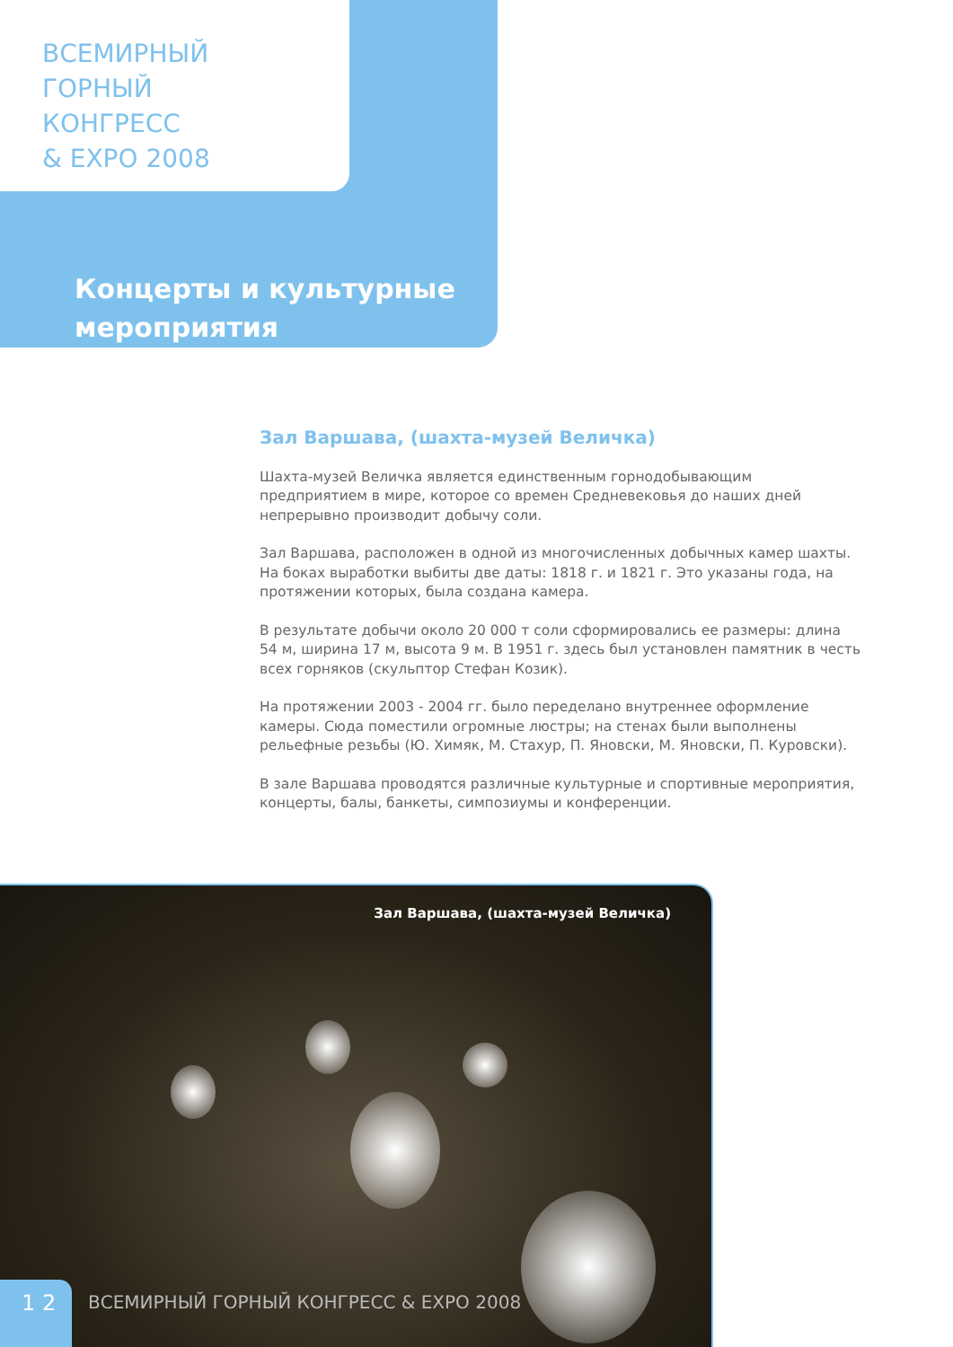ВСЕМИРНЫЙ
ГОРНЫЙ
КОНГРЕСС
& EXPO 2008
Концерты и культурные
мероприятия
Зал Варшава, (шахта-музей Величка)
Шахта-музей Величка является единственным горнодобывающим предприятием в мире, которое со времен Средневековья до наших дней непрерывно производит добычу соли.
Зал Варшава, расположен в одной из многочисленных добычных камер шахты. На боках выработки выбиты две даты: 1818 г. и 1821 г. Это указаны года, на протяжении которых, была создана камера.
В результате добычи около 20 000 т соли сформировались ее размеры: длина 54 м, ширина 17 м, высота 9 м. В 1951 г. здесь был установлен памятник в честь всех горняков (скульптор Стефан Козик).
На протяжении 2003 - 2004 гг. было переделано внутреннее оформление камеры. Сюда поместили огромные люстры; на стенах были выполнены рельефные резьбы (Ю. Химяк, М. Стахур, П. Яновски, М. Яновски, П. Куровски).
В зале Варшава проводятся различные культурные и спортивные мероприятия, концерты, балы, банкеты, симпозиумы и конференции.
Зал Варшава, (шахта-музей Величка)
1 2
ВСЕМИРНЫЙ ГОРНЫЙ КОНГРЕСС & EXPO 2008